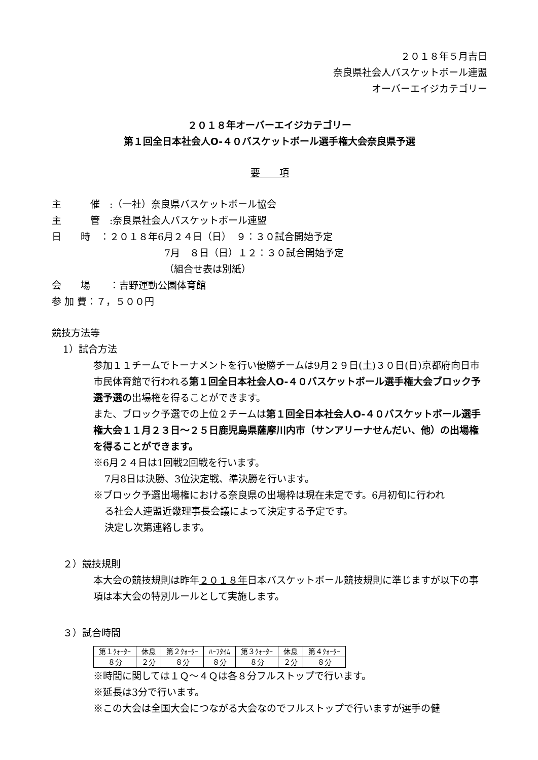２０１８年５月吉日
奈良県社会人バスケットボール連盟
オーバーエイジカテゴリー
２０１８年オーバーエイジカテゴリー
第１回全日本社会人O-４０バスケットボール選手権大会奈良県予選
要　　項
主　　　催　:（一社）奈良県バスケットボール協会
主　　　管　:奈良県社会人バスケットボール連盟
日　　時　：２０１８年6月２４日（日）　９：３０試合開始予定
7月　８日（日）１２：３０試合開始予定
（組合せ表は別紙）
会　　場　　：吉野運動公園体育館
参 加 費：７，５００円
競技方法等
1）試合方法
参加１１チームでトーナメントを行い優勝チームは9月２９日(土)３０日(日)京都府向日市市民体育館で行われる第１回全日本社会人O-４０バスケットボール選手権大会ブロック予選予選の出場権を得ることができます。
また、ブロック予選での上位２チームは第１回全日本社会人O-４０バスケットボール選手権大会１１月２３日～２５日鹿児島県薩摩川内市（サンアリーナせんだい、他）の出場権を得ることができます。
※6月２４日は1回戦2回戦を行います。
7月8日は決勝、3位決定戦、準決勝を行います。
※ブロック予選出場権における奈良県の出場枠は現在未定です。6月初旬に行われ
る社会人連盟近畿理事長会議によって決定する予定です。
決定し次第連絡します。
２）競技規則
本大会の競技規則は昨年２０１８年日本バスケットボール競技規則に準じますが以下の事項は本大会の特別ルールとして実施します。
３）試合時間
| 第１ｸｫｰﾀｰ | 休息 | 第２ｸｫｰﾀｰ | ﾊｰﾌﾀｲﾑ | 第３ｸｫｰﾀｰ | 休息 | 第４ｸｫｰﾀｰ |
| ８分 | ２分 | ８分 | ８分 | ８分 | ２分 | ８分 |
※時間に関しては１Ｑ～４Ｑは各８分フルストップで行います。
※延長は3分で行います。
※この大会は全国大会につながる大会なのでフルストップで行いますが選手の健